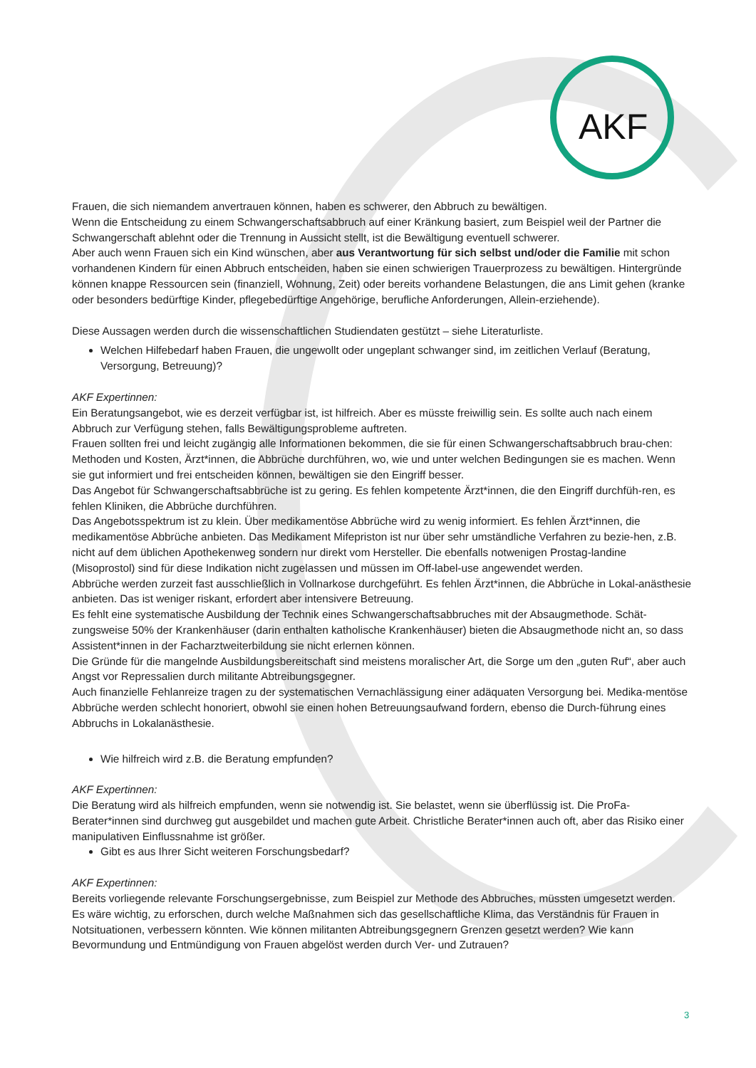AKF
Frauen, die sich niemandem anvertrauen können, haben es schwerer, den Abbruch zu bewältigen.
Wenn die Entscheidung zu einem Schwangerschaftsabbruch auf einer Kränkung basiert, zum Beispiel weil der Partner die Schwangerschaft ablehnt oder die Trennung in Aussicht stellt, ist die Bewältigung eventuell schwerer.
Aber auch wenn Frauen sich ein Kind wünschen, aber aus Verantwortung für sich selbst und/oder die Familie mit schon vorhandenen Kindern für einen Abbruch entscheiden, haben sie einen schwierigen Trauerprozess zu bewältigen. Hintergründe können knappe Ressourcen sein (finanziell, Wohnung, Zeit) oder bereits vorhandene Belastungen, die ans Limit gehen (kranke oder besonders bedürftige Kinder, pflegebedürftige Angehörige, berufliche Anforderungen, Allein-erziehende).
Diese Aussagen werden durch die wissenschaftlichen Studiendaten gestützt – siehe Literaturliste.
Welchen Hilfebedarf haben Frauen, die ungewollt oder ungeplant schwanger sind, im zeitlichen Verlauf (Beratung, Versorgung, Betreuung)?
AKF Expertinnen:
Ein Beratungsangebot, wie es derzeit verfügbar ist, ist hilfreich. Aber es müsste freiwillig sein. Es sollte auch nach einem Abbruch zur Verfügung stehen, falls Bewältigungsprobleme auftreten.
Frauen sollten frei und leicht zugängig alle Informationen bekommen, die sie für einen Schwangerschaftsabbruch brau-chen: Methoden und Kosten, Ärzt*innen, die Abbrüche durchführen, wo, wie und unter welchen Bedingungen sie es machen. Wenn sie gut informiert und frei entscheiden können, bewältigen sie den Eingriff besser.
Das Angebot für Schwangerschaftsabbrüche ist zu gering. Es fehlen kompetente Ärzt*innen, die den Eingriff durchfüh-ren, es fehlen Kliniken, die Abbrüche durchführen.
Das Angebotsspektrum ist zu klein. Über medikamentöse Abbrüche wird zu wenig informiert. Es fehlen Ärzt*innen, die medikamentöse Abbrüche anbieten. Das Medikament Mifepriston ist nur über sehr umständliche Verfahren zu bezie-hen, z.B. nicht auf dem üblichen Apothekenweg sondern nur direkt vom Hersteller. Die ebenfalls notwenigen Prostag-landine (Misoprostol) sind für diese Indikation nicht zugelassen und müssen im Off-label-use angewendet werden.
Abbrüche werden zurzeit fast ausschließlich in Vollnarkose durchgeführt. Es fehlen Ärzt*innen, die Abbrüche in Lokal-anästhesie anbieten. Das ist weniger riskant, erfordert aber intensivere Betreuung.
Es fehlt eine systematische Ausbildung der Technik eines Schwangerschaftsabbruches mit der Absaugmethode. Schät-zungsweise 50% der Krankenhäuser (darin enthalten katholische Krankenhäuser) bieten die Absaugmethode nicht an, so dass Assistent*innen in der Facharztweiterbildung sie nicht erlernen können.
Die Gründe für die mangelnde Ausbildungsbereitschaft sind meistens moralischer Art, die Sorge um den „guten Ruf“, aber auch Angst vor Repressalien durch militante Abtreibungsgegner.
Auch finanzielle Fehlanreize tragen zu der systematischen Vernachlässigung einer adäquaten Versorgung bei. Medika-mentöse Abbrüche werden schlecht honoriert, obwohl sie einen hohen Betreuungsaufwand fordern, ebenso die Durch-führung eines Abbruchs in Lokalanästhesie.
Wie hilfreich wird z.B. die Beratung empfunden?
AKF Expertinnen:
Die Beratung wird als hilfreich empfunden, wenn sie notwendig ist. Sie belastet, wenn sie überflüssig ist. Die ProFa-Berater*innen sind durchweg gut ausgebildet und machen gute Arbeit. Christliche Berater*innen auch oft, aber das Risiko einer manipulativen Einflussnahme ist größer.
Gibt es aus Ihrer Sicht weiteren Forschungsbedarf?
AKF Expertinnen:
Bereits vorliegende relevante Forschungsergebnisse, zum Beispiel zur Methode des Abbruches, müssten umgesetzt werden.
Es wäre wichtig, zu erforschen, durch welche Maßnahmen sich das gesellschaftliche Klima, das Verständnis für Frauen in Notsituationen, verbessern könnten. Wie können militanten Abtreibungsgegnern Grenzen gesetzt werden? Wie kann Bevormundung und Entmündigung von Frauen abgelöst werden durch Ver- und Zutrauen?
3